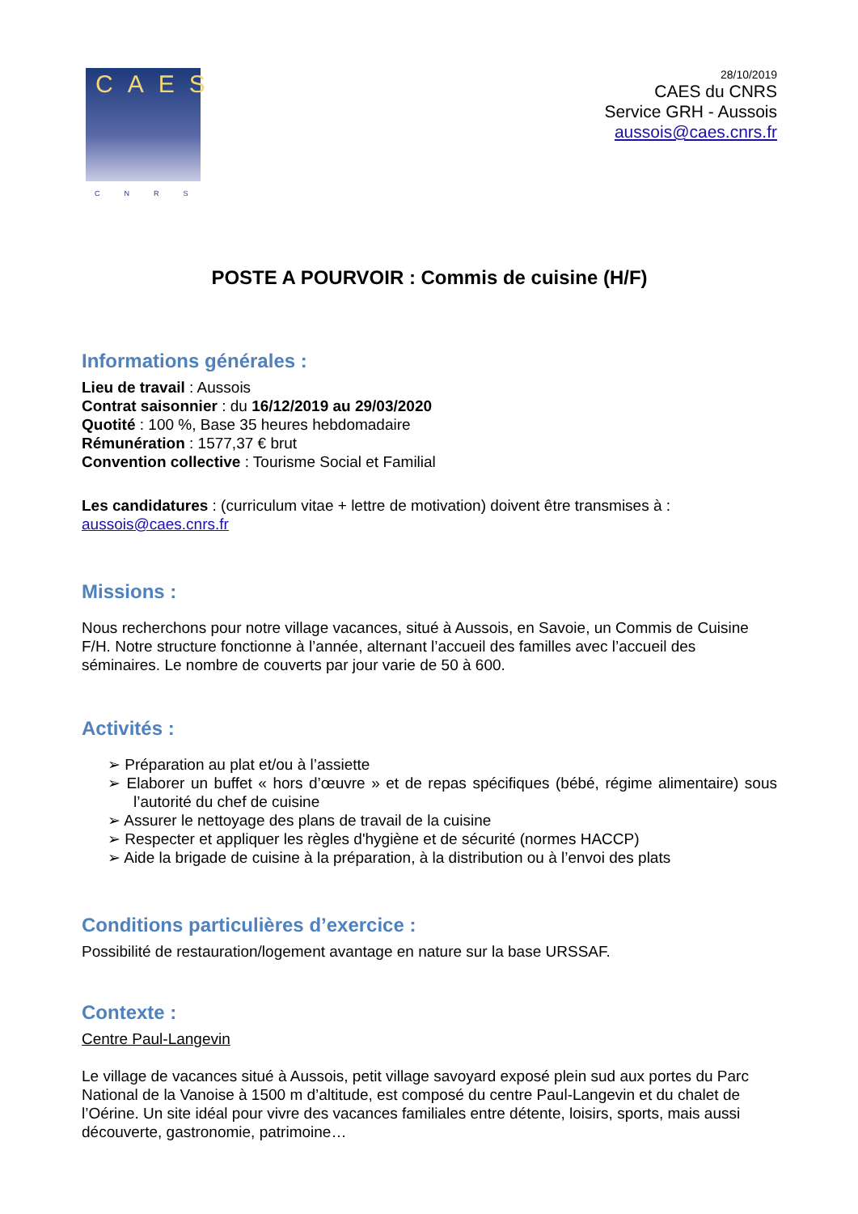CAES
CNRS
28/10/2019
CAES du CNRS
Service GRH - Aussois
aussois@caes.cnrs.fr
POSTE A POURVOIR : Commis de cuisine (H/F)
Informations générales :
Lieu de travail : Aussois
Contrat saisonnier : du 16/12/2019 au 29/03/2020
Quotité : 100 %, Base 35 heures hebdomadaire
Rémunération : 1577,37 € brut
Convention collective : Tourisme Social et Familial
Les candidatures : (curriculum vitae + lettre de motivation) doivent être transmises à :
aussois@caes.cnrs.fr
Missions :
Nous recherchons pour notre village vacances, situé à Aussois, en Savoie, un Commis de Cuisine F/H. Notre structure fonctionne à l’année, alternant l’accueil des familles avec l’accueil des séminaires. Le nombre de couverts par jour varie de 50 à 600.
Activités :
➢ Préparation au plat et/ou à l’assiette
➢ Elaborer un buffet « hors d’œuvre » et de repas spécifiques (bébé, régime alimentaire) sous l’autorité du chef de cuisine
➢ Assurer le nettoyage des plans de travail de la cuisine
➢ Respecter et appliquer les règles d'hygiène et de sécurité (normes HACCP)
➢ Aide la brigade de cuisine à la préparation, à la distribution ou à l’envoi des plats
Conditions particulières d’exercice :
Possibilité de restauration/logement avantage en nature sur la base URSSAF.
Contexte :
Centre Paul-Langevin
Le village de vacances situé à Aussois, petit village savoyard exposé plein sud aux portes du Parc National de la Vanoise à 1500 m d’altitude, est composé du centre Paul-Langevin et du chalet de l’Oérine. Un site idéal pour vivre des vacances familiales entre détente, loisirs, sports, mais aussi découverte, gastronomie, patrimoine…